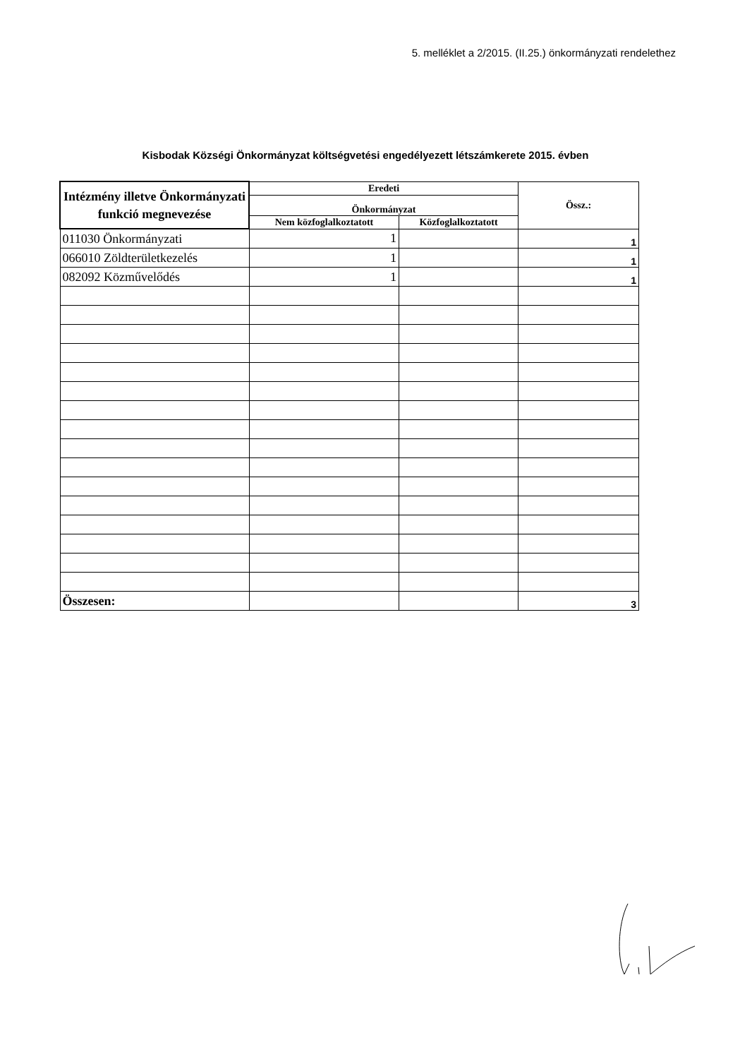5. melléklet a 2/2015. (II.25.) önkormányzati rendelethez
Kisbodak Községi Önkormányzat költségvetési engedélyezett létszámkerete 2015. évben
| Intézmény illetve Önkormányzati funkció megnevezése | Eredeti | | Össz.: |
| --- | --- | --- | --- |
| | Önkormányzat | | |
| | Nem közfoglalkoztatott | Közfoglalkoztatott | |
| 011030 Önkormányzati | 1 | | 1 |
| 066010 Zöldterületkezelés | 1 | | 1 |
| 082092 Közművelődés | 1 | | 1 |
| Összesen: | | | 3 |